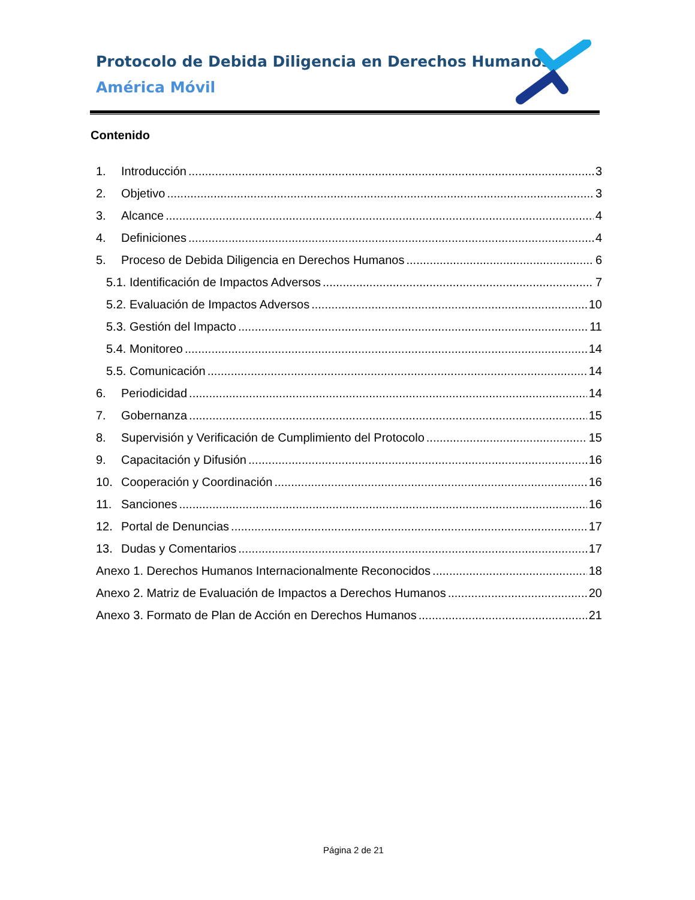Protocolo de Debida Diligencia en Derechos Humanos
América Móvil
Contenido
1. Introducción 3
2. Objetivo 3
3. Alcance 4
4. Definiciones 4
5. Proceso de Debida Diligencia en Derechos Humanos 6
5.1. Identificación de Impactos Adversos 7
5.2. Evaluación de Impactos Adversos 10
5.3. Gestión del Impacto 11
5.4. Monitoreo 14
5.5. Comunicación 14
6. Periodicidad 14
7. Gobernanza 15
8. Supervisión y Verificación de Cumplimiento del Protocolo 15
9. Capacitación y Difusión 16
10. Cooperación y Coordinación 16
11. Sanciones 16
12. Portal de Denuncias 17
13. Dudas y Comentarios 17
Anexo 1. Derechos Humanos Internacionalmente Reconocidos 18
Anexo 2. Matriz de Evaluación de Impactos a Derechos Humanos 20
Anexo 3. Formato de Plan de Acción en Derechos Humanos 21
Página 2 de 21